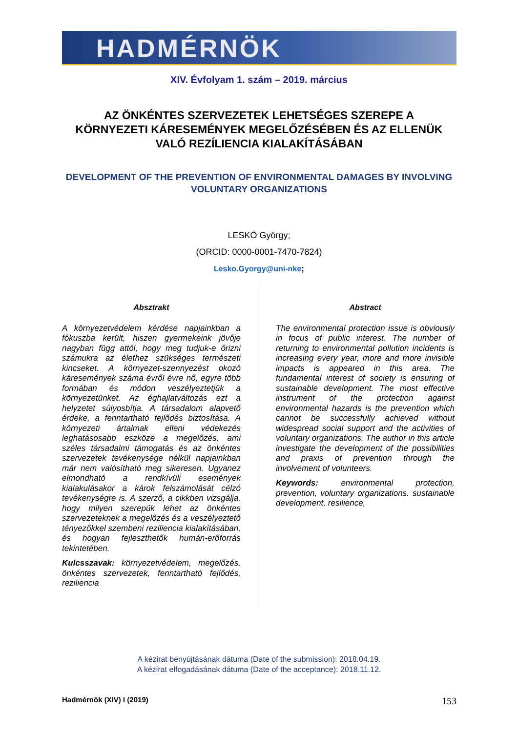HADMÉRNÖK
XIV. Évfolyam 1. szám – 2019. március
AZ ÖNKÉNTES SZERVEZETEK LEHETSÉGES SZEREPE A KÖRNYEZETI KÁRESEMÉNYEK MEGELŐZÉSÉBEN ÉS AZ ELLENÜK VALÓ REZÍLIENCIA KIALAKÍTÁSÁBAN
DEVELOPMENT OF THE PREVENTION OF ENVIRONMENTAL DAMAGES BY INVOLVING VOLUNTARY ORGANIZATIONS
LESKÓ György;
(ORCID: 0000-0001-7470-7824)
Lesko.Gyorgy@uni-nke;
Absztrakt
A környezetvédelem kérdése napjainkban a fókuszba került, hiszen gyermekeink jövője nagyban függ attól, hogy meg tudjuk-e őrizni számukra az élethez szükséges természeti kincseket. A környezet-szennyezést okozó káresemények száma évről évre nő, egyre több formában és módon veszélyeztetjük a környezetünket. Az éghajlatváltozás ezt a helyzetet súlyosbítja. A társadalom alapvető érdeke, a fenntartható fejlődés biztosítása. A környezeti ártalmak elleni védekezés leghatásosabb eszköze a megelőzés, ami széles társadalmi támogatás és az önkéntes szervezetek tevékenysége nélkül napjainkban már nem valósítható meg sikeresen. Ugyanez elmondható a rendkívüli események kialakulásakor a károk felszámolását célzó tevékenységre is. A szerző, a cikkben vizsgálja, hogy milyen szerepük lehet az önkéntes szervezeteknek a megelőzés és a veszélyeztető tényezőkkel szembeni reziliencia kialakításában, és hogyan fejleszthetők humán-erőforrás tekintetében.
Kulcsszavak: környezetvédelem, megelőzés, önkéntes szervezetek, fenntartható fejlődés, reziliencia
Abstract
The environmental protection issue is obviously in focus of public interest. The number of returning to environmental pollution incidents is increasing every year, more and more invisible impacts is appeared in this area. The fundamental interest of society is ensuring of sustainable development. The most effective instrument of the protection against environmental hazards is the prevention which cannot be successfully achieved without widespread social support and the activities of voluntary organizations. The author in this article investigate the development of the possibilities and praxis of prevention through the involvement of volunteers.
Keywords: environmental protection, prevention, voluntary organizations. sustainable development, resilience,
A kézirat benyújtásának dátuma (Date of the submission): 2018.04.19.
A kézirat elfogadásának dátuma (Date of the acceptance): 2018.11.12.
Hadmérnök (XIV) I (2019) 153